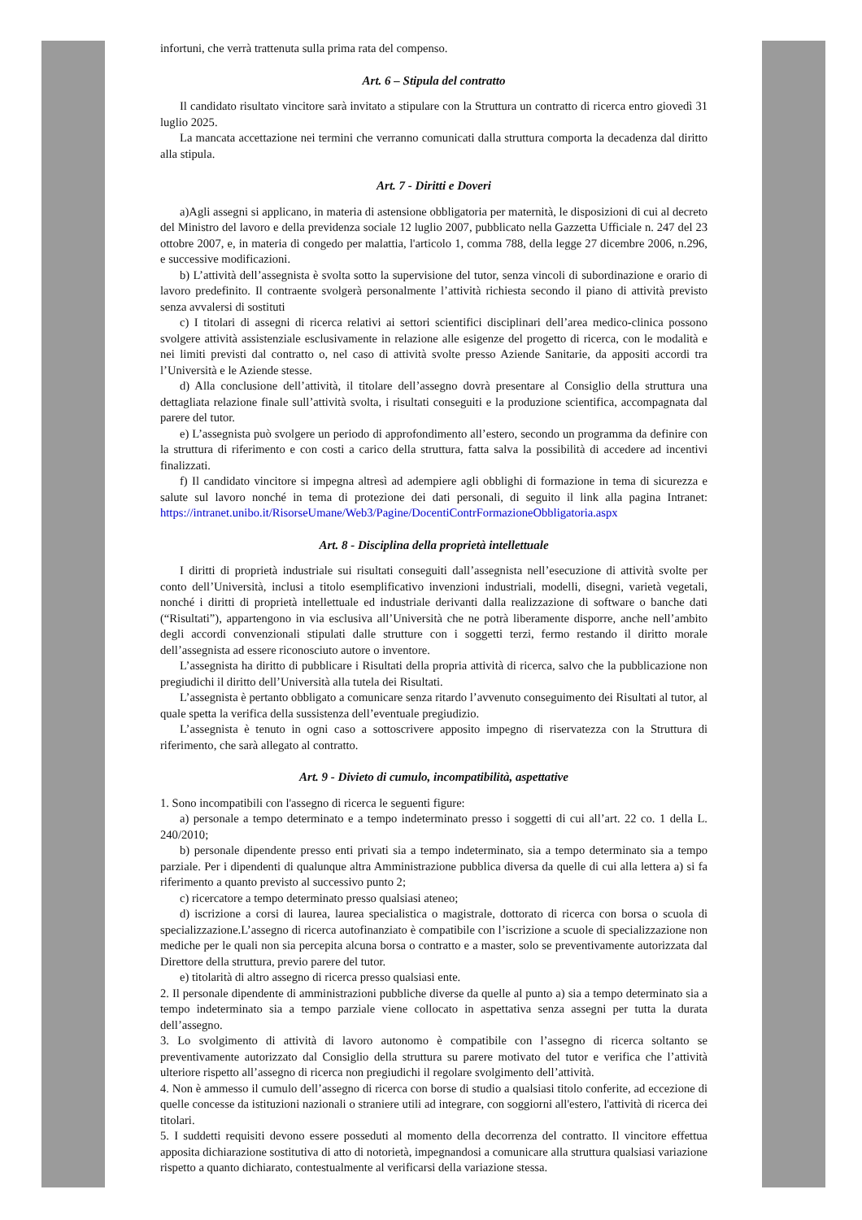infortuni, che verrà trattenuta sulla prima rata del compenso.
Art. 6 – Stipula del contratto
Il candidato risultato vincitore sarà invitato a stipulare con la Struttura un contratto di ricerca entro giovedì 31 luglio 2025.
La mancata accettazione nei termini che verranno comunicati dalla struttura comporta la decadenza dal diritto alla stipula.
Art. 7 - Diritti e Doveri
a)Agli assegni si applicano, in materia di astensione obbligatoria per maternità, le disposizioni di cui al decreto del Ministro del lavoro e della previdenza sociale 12 luglio 2007, pubblicato nella Gazzetta Ufficiale n. 247 del 23 ottobre 2007, e, in materia di congedo per malattia, l'articolo 1, comma 788, della legge 27 dicembre 2006, n.296, e successive modificazioni.
b) L’attività dell’assegnista è svolta sotto la supervisione del tutor, senza vincoli di subordinazione e orario di lavoro predefinito. Il contraente svolgerà personalmente l’attività richiesta secondo il piano di attività previsto senza avvalersi di sostituti
c) I titolari di assegni di ricerca relativi ai settori scientifici disciplinari dell’area medico-clinica possono svolgere attività assistenziale esclusivamente in relazione alle esigenze del progetto di ricerca, con le modalità e nei limiti previsti dal contratto o, nel caso di attività svolte presso Aziende Sanitarie, da appositi accordi tra l’Università e le Aziende stesse.
d) Alla conclusione dell’attività, il titolare dell’assegno dovrà presentare al Consiglio della struttura una dettagliata relazione finale sull’attività svolta, i risultati conseguiti e la produzione scientifica, accompagnata dal parere del tutor.
e) L’assegnista può svolgere un periodo di approfondimento all’estero, secondo un programma da definire con la struttura di riferimento e con costi a carico della struttura, fatta salva la possibilità di accedere ad incentivi finalizzati.
f) Il candidato vincitore si impegna altresì ad adempiere agli obblighi di formazione in tema di sicurezza e salute sul lavoro nonché in tema di protezione dei dati personali, di seguito il link alla pagina Intranet: https://intranet.unibo.it/RisorseUmane/Web3/Pagine/DocentiContrFormazioneObbligatoria.aspx
Art. 8 - Disciplina della proprietà intellettuale
I diritti di proprietà industriale sui risultati conseguiti dall’assegnista nell’esecuzione di attività svolte per conto dell’Università, inclusi a titolo esemplificativo invenzioni industriali, modelli, disegni, varietà vegetali, nonché i diritti di proprietà intellettuale ed industriale derivanti dalla realizzazione di software o banche dati (“Risultati”), appartengono in via esclusiva all’Università che ne potrà liberamente disporre, anche nell’ambito degli accordi convenzionali stipulati dalle strutture con i soggetti terzi, fermo restando il diritto morale dell’assegnista ad essere riconosciuto autore o inventore.
L’assegnista ha diritto di pubblicare i Risultati della propria attività di ricerca, salvo che la pubblicazione non pregiudichi il diritto dell’Università alla tutela dei Risultati.
L’assegnista è pertanto obbligato a comunicare senza ritardo l’avvenuto conseguimento dei Risultati al tutor, al quale spetta la verifica della sussistenza dell’eventuale pregiudizio.
L’assegnista è tenuto in ogni caso a sottoscrivere apposito impegno di riservatezza con la Struttura di riferimento, che sarà allegato al contratto.
Art. 9 - Divieto di cumulo, incompatibilità, aspettative
1. Sono incompatibili con l'assegno di ricerca le seguenti figure:
a) personale a tempo determinato e a tempo indeterminato presso i soggetti di cui all’art. 22 co. 1 della L. 240/2010;
b) personale dipendente presso enti privati sia a tempo indeterminato, sia a tempo determinato sia a tempo parziale. Per i dipendenti di qualunque altra Amministrazione pubblica diversa da quelle di cui alla lettera a) si fa riferimento a quanto previsto al successivo punto 2;
c) ricercatore a tempo determinato presso qualsiasi ateneo;
d) iscrizione a corsi di laurea, laurea specialistica o magistrale, dottorato di ricerca con borsa o scuola di specializzazione.L’assegno di ricerca autofinanziato è compatibile con l’iscrizione a scuole di specializzazione non mediche per le quali non sia percepita alcuna borsa o contratto e a master, solo se preventivamente autorizzata dal Direttore della struttura, previo parere del tutor.
e) titolarità di altro assegno di ricerca presso qualsiasi ente.
2. Il personale dipendente di amministrazioni pubbliche diverse da quelle al punto a) sia a tempo determinato sia a tempo indeterminato sia a tempo parziale viene collocato in aspettativa senza assegni per tutta la durata dell’assegno.
3. Lo svolgimento di attività di lavoro autonomo è compatibile con l’assegno di ricerca soltanto se preventivamente autorizzato dal Consiglio della struttura su parere motivato del tutor e verifica che l’attività ulteriore rispetto all’assegno di ricerca non pregiudichi il regolare svolgimento dell’attività.
4. Non è ammesso il cumulo dell’assegno di ricerca con borse di studio a qualsiasi titolo conferite, ad eccezione di quelle concesse da istituzioni nazionali o straniere utili ad integrare, con soggiorni all'estero, l'attività di ricerca dei titolari.
5. I suddetti requisiti devono essere posseduti al momento della decorrenza del contratto. Il vincitore effettua apposita dichiarazione sostitutiva di atto di notorietà, impegnandosi a comunicare alla struttura qualsiasi variazione rispetto a quanto dichiarato, contestualmente al verificarsi della variazione stessa.